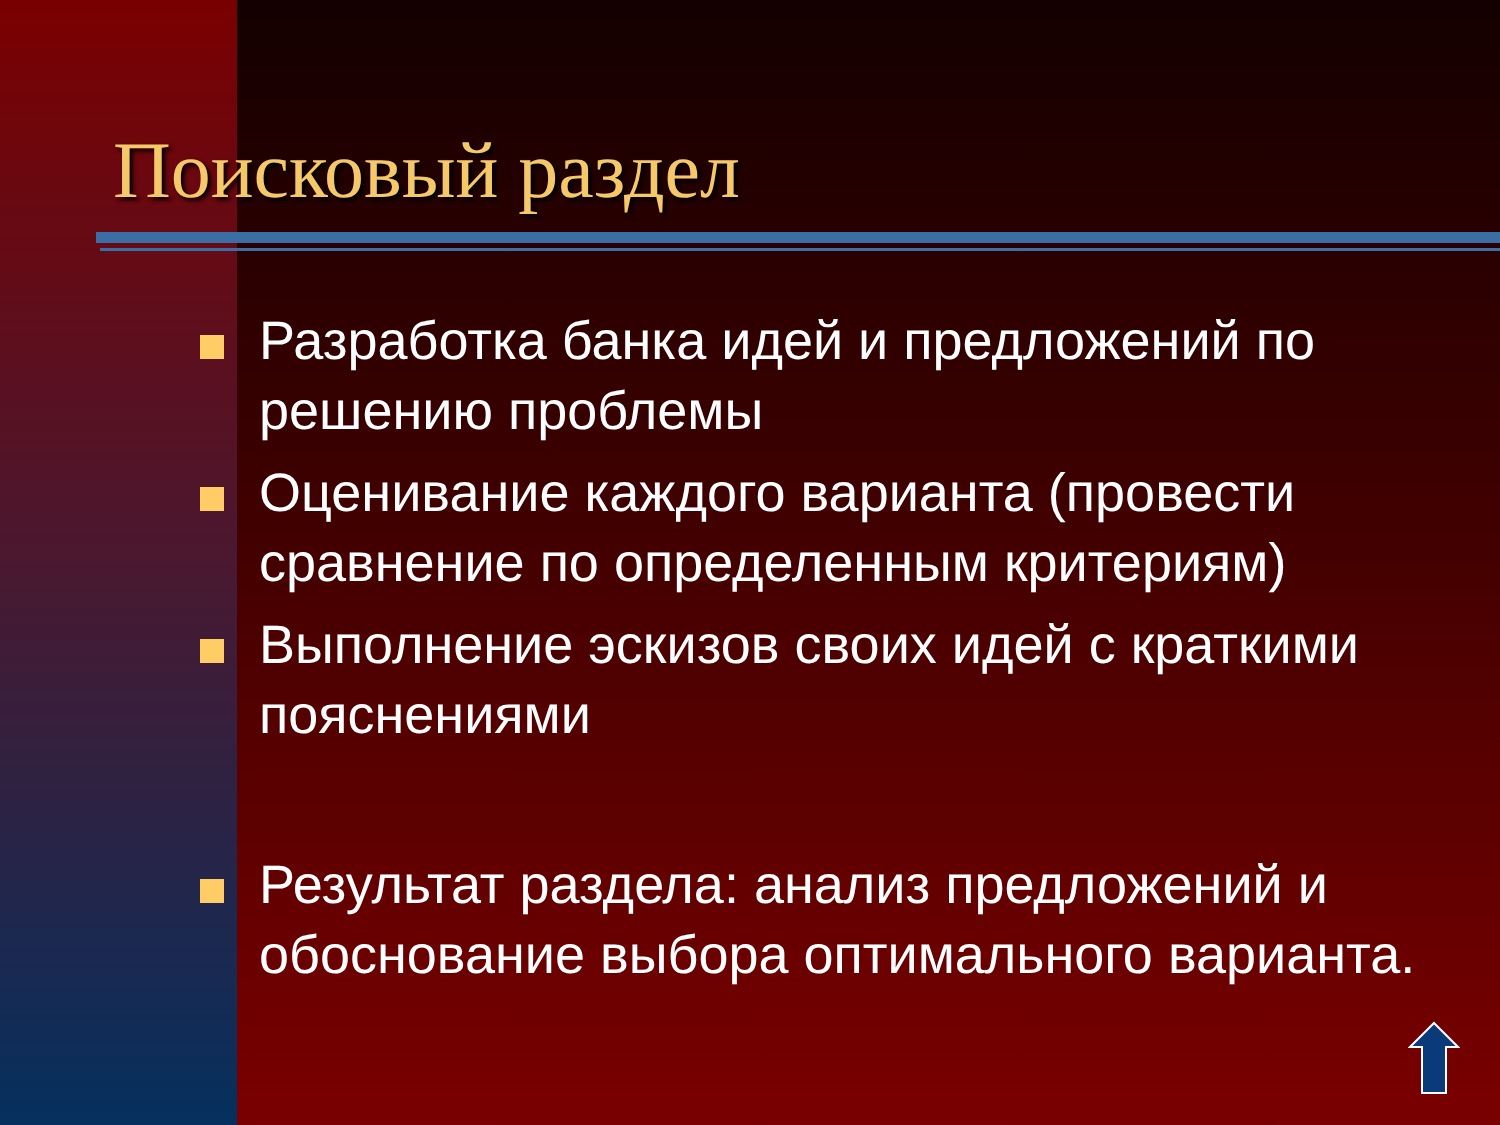Поисковый раздел
Разработка банка идей и предложений по решению проблемы
Оценивание каждого варианта (провести сравнение по определенным критериям)
Выполнение эскизов своих идей с краткими пояснениями
Результат раздела: анализ предложений и обоснование выбора оптимального варианта.